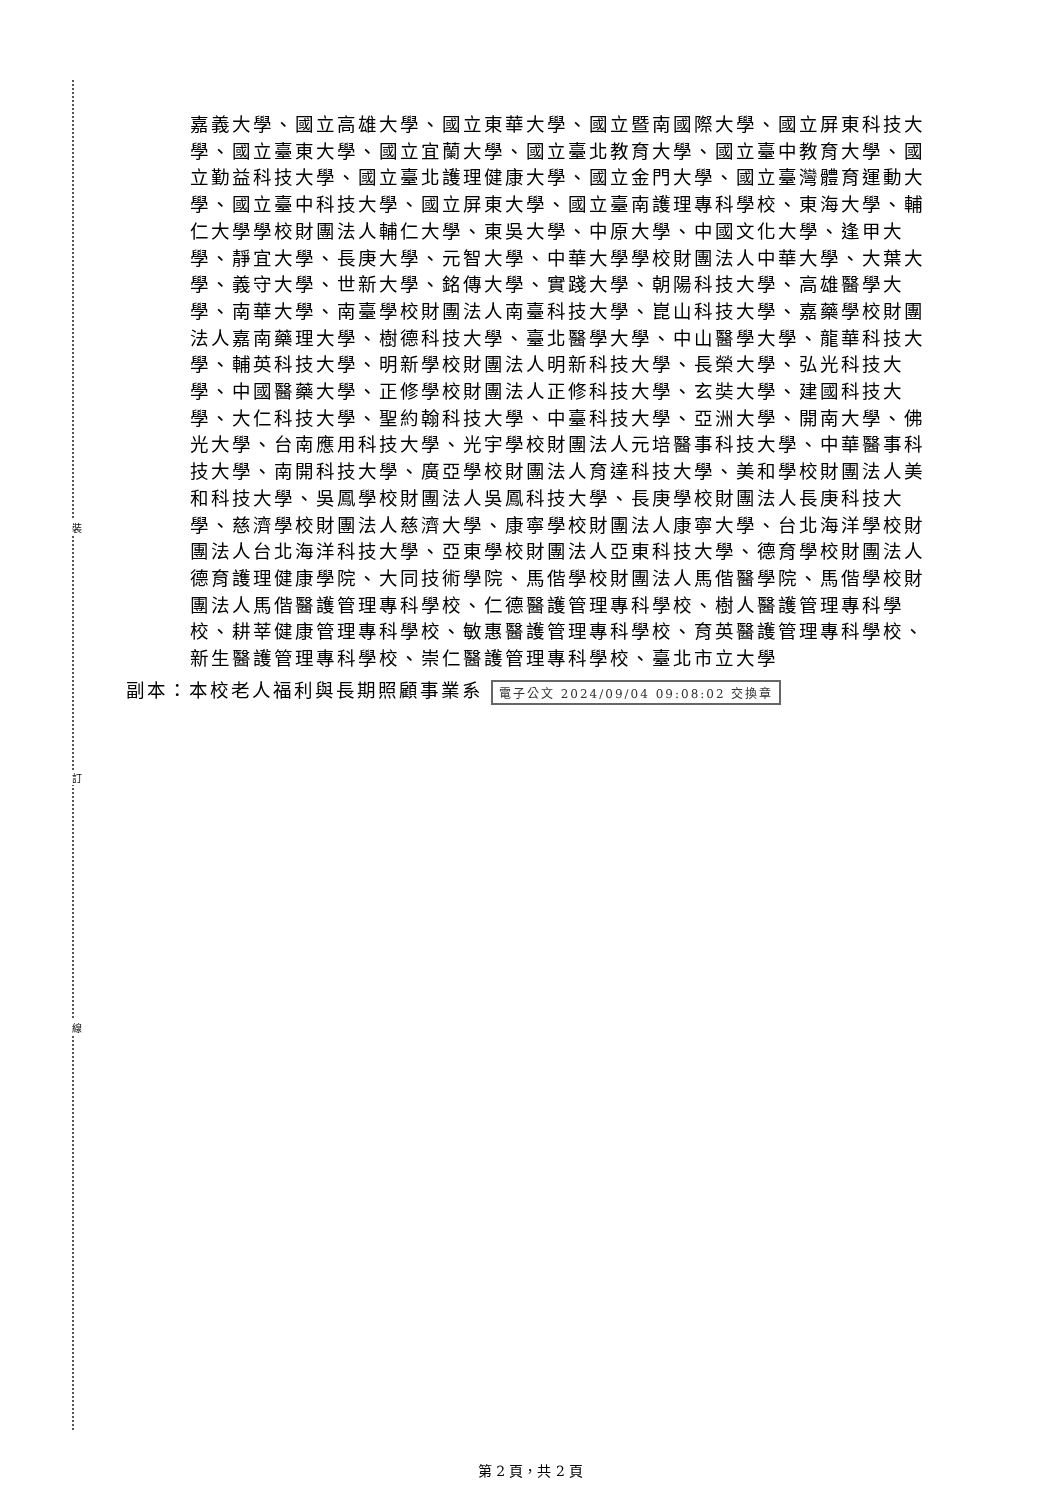裝
訂
線
嘉義大學、國立高雄大學、國立東華大學、國立暨南國際大學、國立屏東科技大學、國立臺東大學、國立宜蘭大學、國立臺北教育大學、國立臺中教育大學、國立勤益科技大學、國立臺北護理健康大學、國立金門大學、國立臺灣體育運動大學、國立臺中科技大學、國立屏東大學、國立臺南護理專科學校、東海大學、輔仁大學學校財團法人輔仁大學、東吳大學、中原大學、中國文化大學、逢甲大學、靜宜大學、長庚大學、元智大學、中華大學學校財團法人中華大學、大葉大學、義守大學、世新大學、銘傳大學、實踐大學、朝陽科技大學、高雄醫學大學、南華大學、南臺學校財團法人南臺科技大學、崑山科技大學、嘉藥學校財團法人嘉南藥理大學、樹德科技大學、臺北醫學大學、中山醫學大學、龍華科技大學、輔英科技大學、明新學校財團法人明新科技大學、長榮大學、弘光科技大學、中國醫藥大學、正修學校財團法人正修科技大學、玄奘大學、建國科技大學、大仁科技大學、聖約翰科技大學、中臺科技大學、亞洲大學、開南大學、佛光大學、台南應用科技大學、光宇學校財團法人元培醫事科技大學、中華醫事科技大學、南開科技大學、廣亞學校財團法人育達科技大學、美和學校財團法人美和科技大學、吳鳳學校財團法人吳鳳科技大學、長庚學校財團法人長庚科技大學、慈濟學校財團法人慈濟大學、康寧學校財團法人康寧大學、台北海洋學校財團法人台北海洋科技大學、亞東學校財團法人亞東科技大學、德育學校財團法人德育護理健康學院、大同技術學院、馬偕學校財團法人馬偕醫學院、馬偕學校財團法人馬偕醫護管理專科學校、仁德醫護管理專科學校、樹人醫護管理專科學校、耕莘健康管理專科學校、敏惠醫護管理專科學校、育英醫護管理專科學校、新生醫護管理專科學校、崇仁醫護管理專科學校、臺北市立大學
副本：本校老人福利與長期照顧事業系 電子公文 2024/09/04 09:08:02 交換章
第 2 頁，共 2 頁